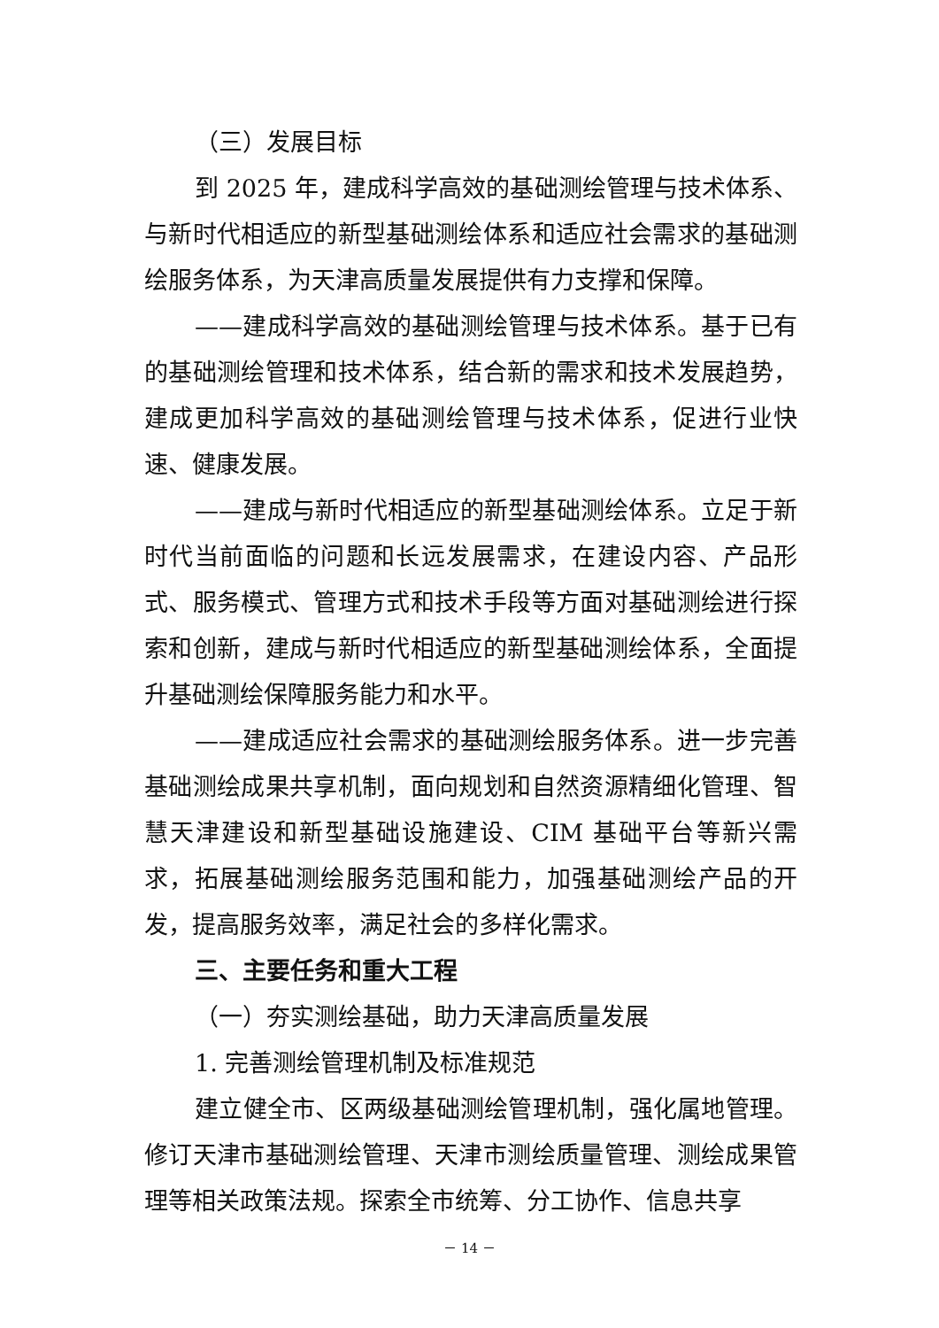（三）发展目标
到 2025 年，建成科学高效的基础测绘管理与技术体系、与新时代相适应的新型基础测绘体系和适应社会需求的基础测绘服务体系，为天津高质量发展提供有力支撑和保障。
——建成科学高效的基础测绘管理与技术体系。基于已有的基础测绘管理和技术体系，结合新的需求和技术发展趋势，建成更加科学高效的基础测绘管理与技术体系，促进行业快速、健康发展。
——建成与新时代相适应的新型基础测绘体系。立足于新时代当前面临的问题和长远发展需求，在建设内容、产品形式、服务模式、管理方式和技术手段等方面对基础测绘进行探索和创新，建成与新时代相适应的新型基础测绘体系，全面提升基础测绘保障服务能力和水平。
——建成适应社会需求的基础测绘服务体系。进一步完善基础测绘成果共享机制，面向规划和自然资源精细化管理、智慧天津建设和新型基础设施建设、CIM 基础平台等新兴需求，拓展基础测绘服务范围和能力，加强基础测绘产品的开发，提高服务效率，满足社会的多样化需求。
三、主要任务和重大工程
（一）夯实测绘基础，助力天津高质量发展
1. 完善测绘管理机制及标准规范
建立健全市、区两级基础测绘管理机制，强化属地管理。修订天津市基础测绘管理、天津市测绘质量管理、测绘成果管理等相关政策法规。探索全市统筹、分工协作、信息共享
－ 14 －